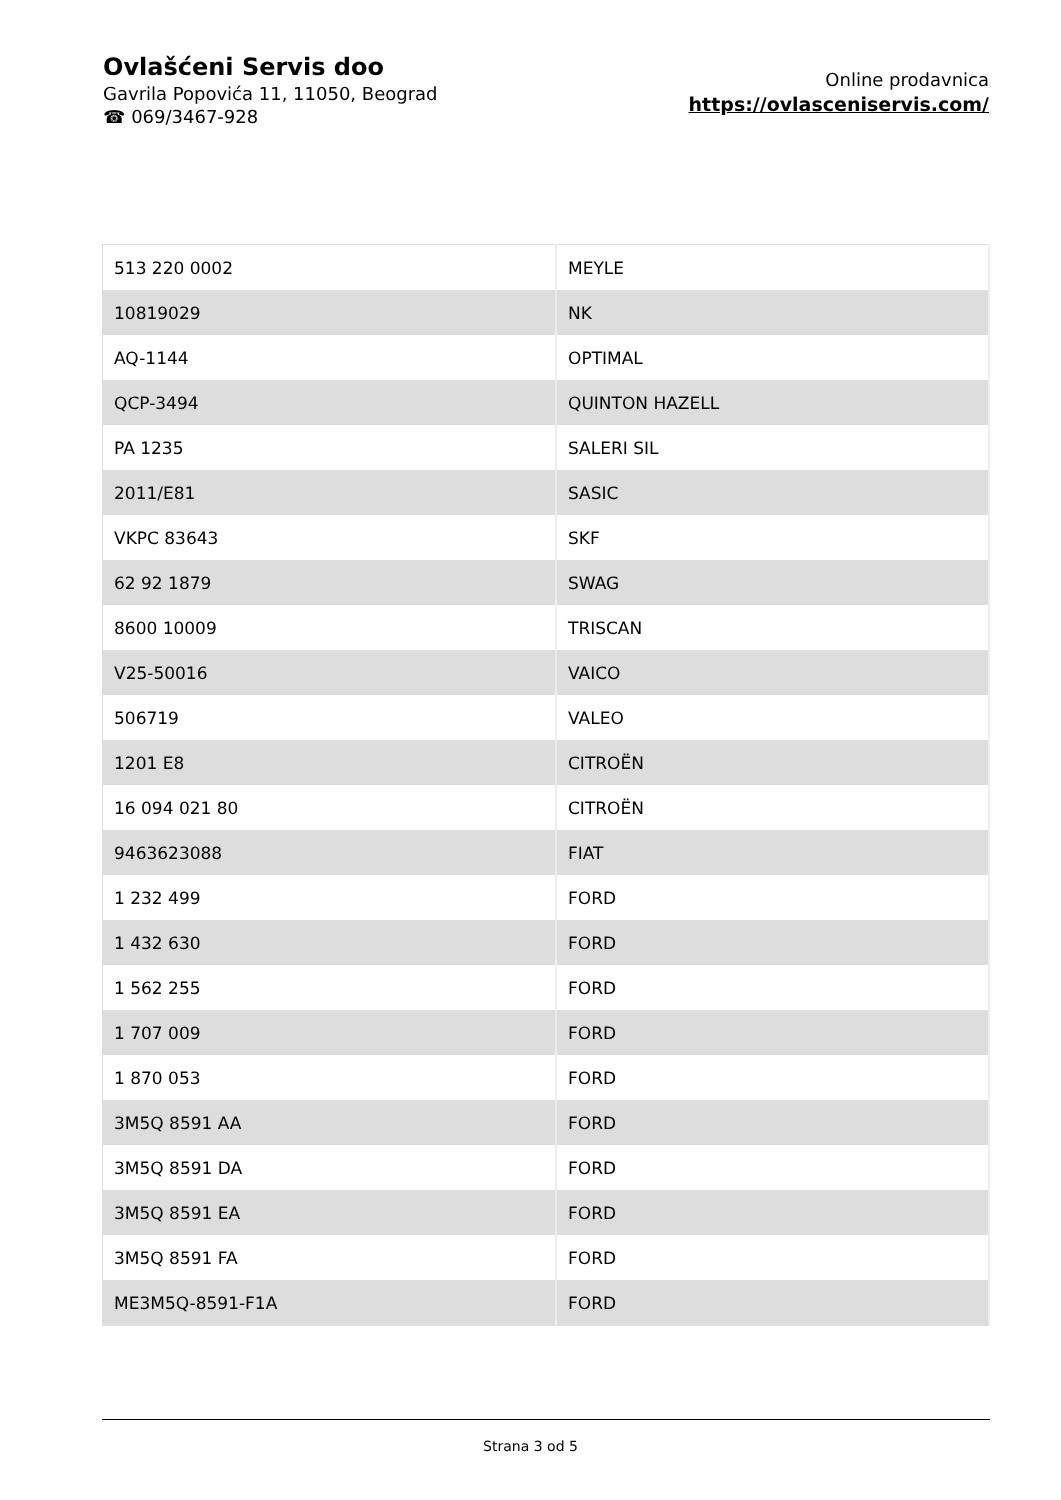Ovlašćeni Servis doo
Gavrila Popovića 11, 11050, Beograd
☎ 069/3467-928
Online prodavnica
https://ovlasceniservis.com/
| 513 220 0002 | MEYLE |
| 10819029 | NK |
| AQ-1144 | OPTIMAL |
| QCP-3494 | QUINTON HAZELL |
| PA 1235 | SALERI SIL |
| 2011/E81 | SASIC |
| VKPC 83643 | SKF |
| 62 92 1879 | SWAG |
| 8600 10009 | TRISCAN |
| V25-50016 | VAICO |
| 506719 | VALEO |
| 1201 E8 | CITROËN |
| 16 094 021 80 | CITROËN |
| 9463623088 | FIAT |
| 1 232 499 | FORD |
| 1 432 630 | FORD |
| 1 562 255 | FORD |
| 1 707 009 | FORD |
| 1 870 053 | FORD |
| 3M5Q 8591 AA | FORD |
| 3M5Q 8591 DA | FORD |
| 3M5Q 8591 EA | FORD |
| 3M5Q 8591 FA | FORD |
| ME3M5Q-8591-F1A | FORD |
Strana 3 od 5